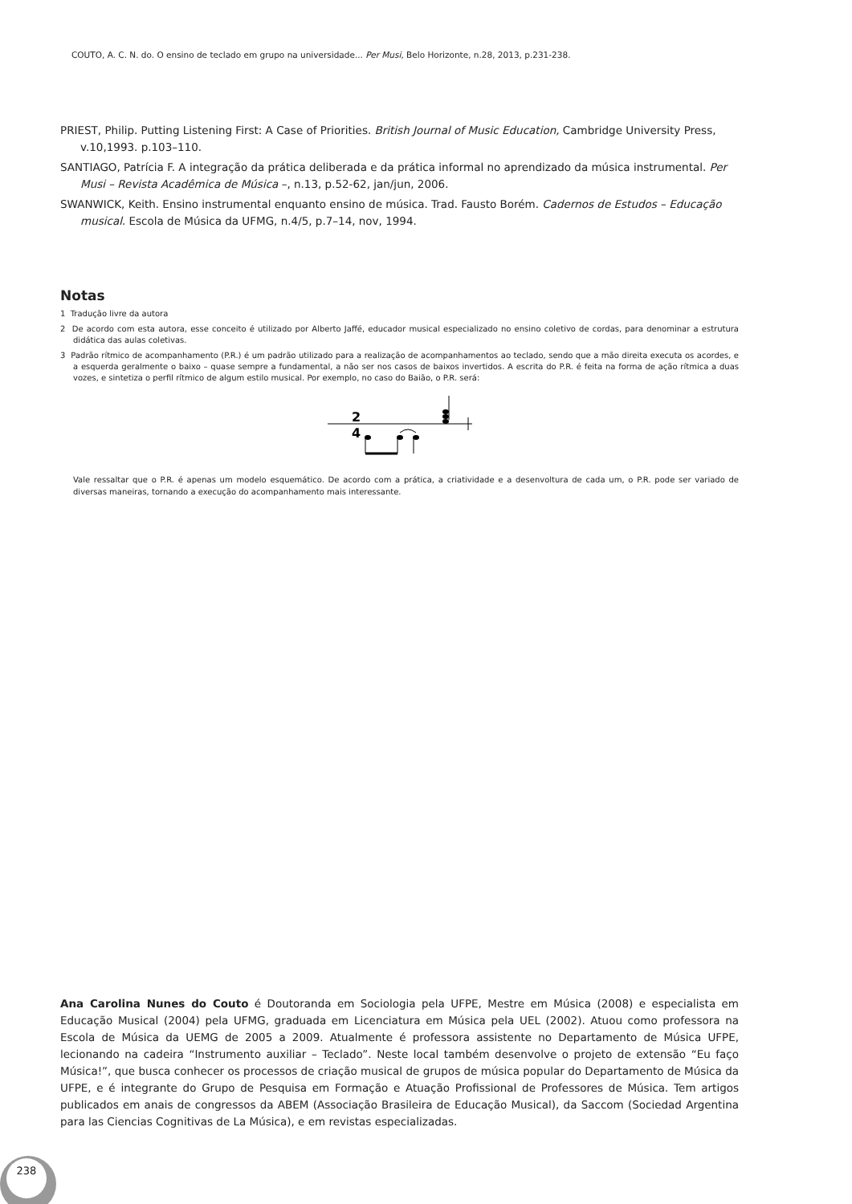COUTO, A. C. N. do. O ensino de teclado em grupo na universidade... Per Musi, Belo Horizonte, n.28, 2013, p.231-238.
PRIEST, Philip. Putting Listening First: A Case of Priorities. British Journal of Music Education, Cambridge University Press, v.10,1993. p.103–110.
SANTIAGO, Patrícia F. A integração da prática deliberada e da prática informal no aprendizado da música instrumental. Per Musi – Revista Acadêmica de Música –, n.13, p.52-62, jan/jun, 2006.
SWANWICK, Keith. Ensino instrumental enquanto ensino de música. Trad. Fausto Borém. Cadernos de Estudos – Educação musical. Escola de Música da UFMG, n.4/5, p.7–14, nov, 1994.
Notas
1 Tradução livre da autora
2 De acordo com esta autora, esse conceito é utilizado por Alberto Jaffé, educador musical especializado no ensino coletivo de cordas, para denominar a estrutura didática das aulas coletivas.
3 Padrão rítmico de acompanhamento (P.R.) é um padrão utilizado para a realização de acompanhamentos ao teclado, sendo que a mão direita executa os acordes, e a esquerda geralmente o baixo – quase sempre a fundamental, a não ser nos casos de baixos invertidos. A escrita do P.R. é feita na forma de ação rítmica a duas vozes, e sintetiza o perfil rítmico de algum estilo musical. Por exemplo, no caso do Baião, o P.R. será:
2
4
Vale ressaltar que o P.R. é apenas um modelo esquemático. De acordo com a prática, a criatividade e a desenvoltura de cada um, o P.R. pode ser variado de diversas maneiras, tornando a execução do acompanhamento mais interessante.
Ana Carolina Nunes do Couto é Doutoranda em Sociologia pela UFPE, Mestre em Música (2008) e especialista em Educação Musical (2004) pela UFMG, graduada em Licenciatura em Música pela UEL (2002). Atuou como professora na Escola de Música da UEMG de 2005 a 2009. Atualmente é professora assistente no Departamento de Música UFPE, lecionando na cadeira “Instrumento auxiliar – Teclado”. Neste local também desenvolve o projeto de extensão “Eu faço Música!”, que busca conhecer os processos de criação musical de grupos de música popular do Departamento de Música da UFPE, e é integrante do Grupo de Pesquisa em Formação e Atuação Profissional de Professores de Música. Tem artigos publicados em anais de congressos da ABEM (Associação Brasileira de Educação Musical), da Saccom (Sociedad Argentina para las Ciencias Cognitivas de La Música), e em revistas especializadas.
238